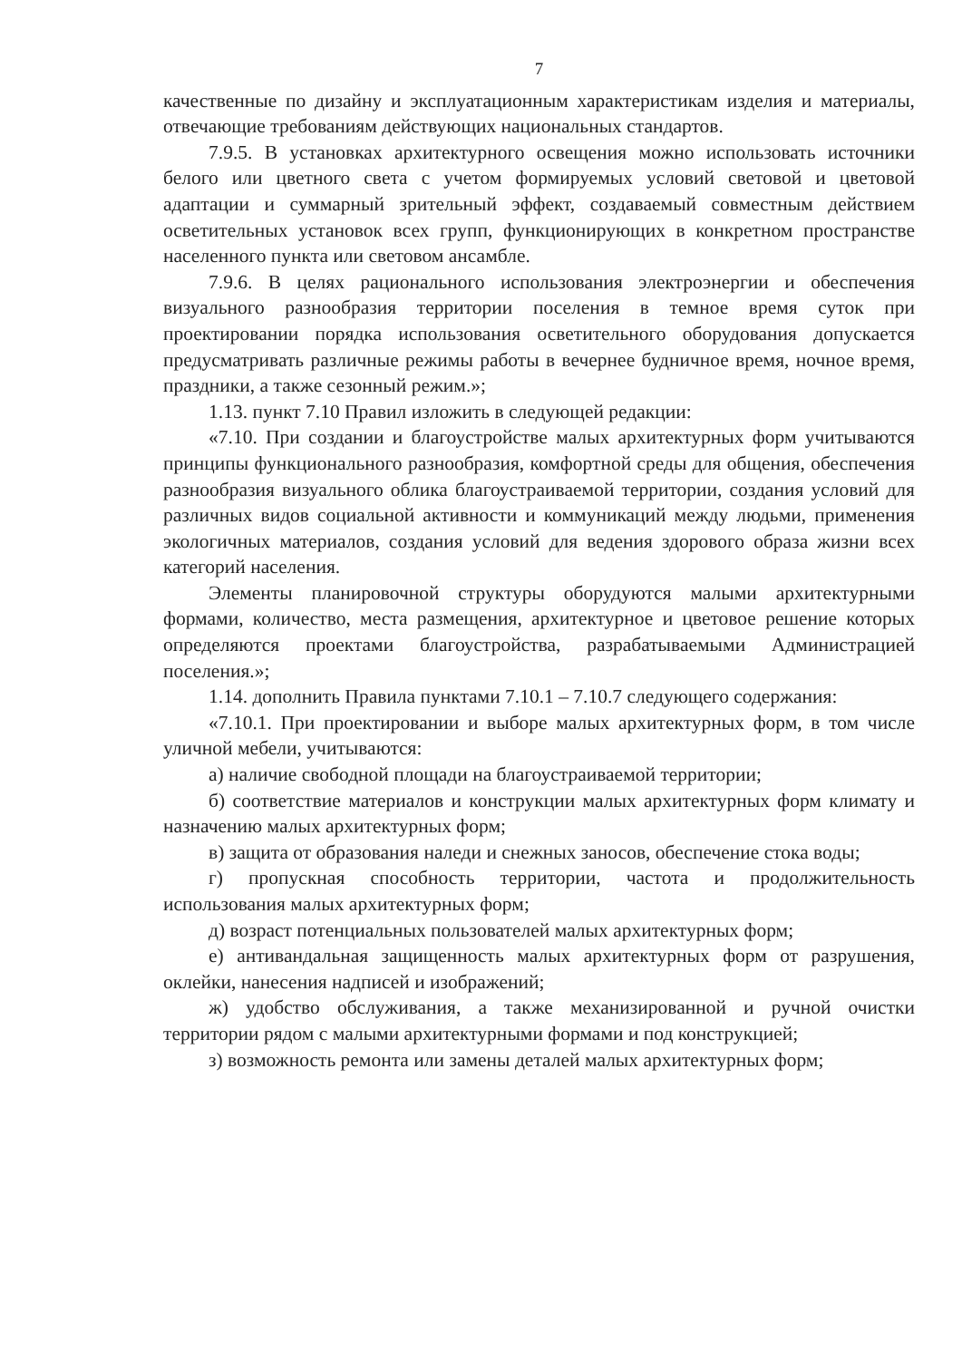7
качественные по дизайну и эксплуатационным характеристикам изделия и материалы, отвечающие требованиям действующих национальных стандартов.
7.9.5. В установках архитектурного освещения можно использовать источники белого или цветного света с учетом формируемых условий световой и цветовой адаптации и суммарный зрительный эффект, создаваемый совместным действием осветительных установок всех групп, функционирующих в конкретном пространстве населенного пункта или световом ансамбле.
7.9.6. В целях рационального использования электроэнергии и обеспечения визуального разнообразия территории поселения в темное время суток при проектировании порядка использования осветительного оборудования допускается предусматривать различные режимы работы в вечернее будничное время, ночное время, праздники, а также сезонный режим.»;
1.13. пункт 7.10 Правил изложить в следующей редакции:
«7.10. При создании и благоустройстве малых архитектурных форм учитываются принципы функционального разнообразия, комфортной среды для общения, обеспечения разнообразия визуального облика благоустраиваемой территории, создания условий для различных видов социальной активности и коммуникаций между людьми, применения экологичных материалов, создания условий для ведения здорового образа жизни всех категорий населения.
Элементы планировочной структуры оборудуются малыми архитектурными формами, количество, места размещения, архитектурное и цветовое решение которых определяются проектами благоустройства, разрабатываемыми Администрацией поселения.»;
1.14. дополнить Правила пунктами 7.10.1 – 7.10.7 следующего содержания:
«7.10.1. При проектировании и выборе малых архитектурных форм, в том числе уличной мебели, учитываются:
а) наличие свободной площади на благоустраиваемой территории;
б) соответствие материалов и конструкции малых архитектурных форм климату и назначению малых архитектурных форм;
в) защита от образования наледи и снежных заносов, обеспечение стока воды;
г) пропускная способность территории, частота и продолжительность использования малых архитектурных форм;
д) возраст потенциальных пользователей малых архитектурных форм;
е) антивандальная защищенность малых архитектурных форм от разрушения, оклейки, нанесения надписей и изображений;
ж) удобство обслуживания, а также механизированной и ручной очистки территории рядом с малыми архитектурными формами и под конструкцией;
з) возможность ремонта или замены деталей малых архитектурных форм;